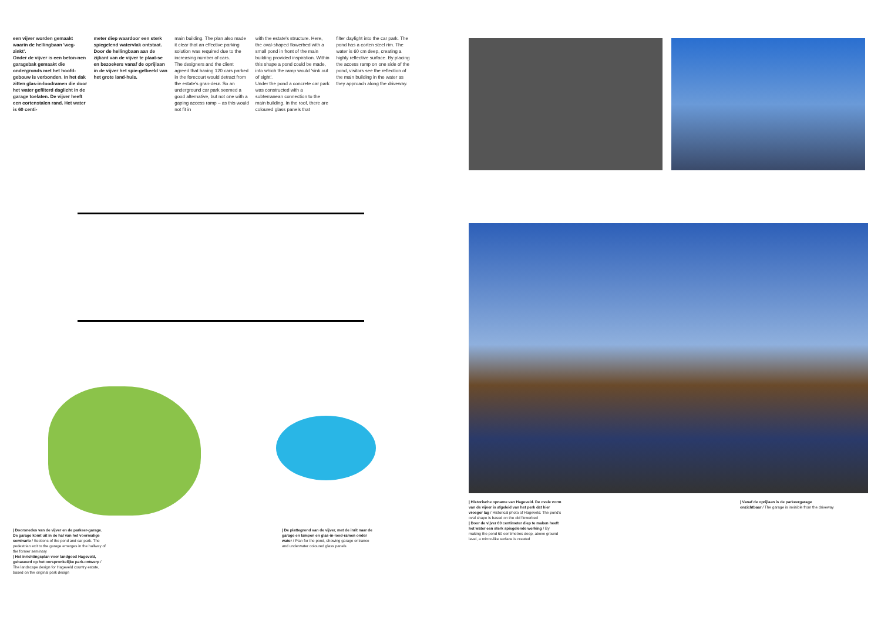een vijver worden gemaakt waarin de hellingbaan 'weg-zinkt'.
Onder de vijver is een beton-nen garagebak gemaakt die ondergronds met het hoofd-gebouw is verbonden. In het dak zitten glas-in-loodramen die door het water gefilterd daglicht in de garage toelaten. De vijver heeft een cortenstalen rand. Het water is 60 centi-
meter diep waardoor een sterk spiegelend watervlak ontstaat. Door de hellingbaan aan de zijkant van de vijver te plaat-se en bezoekers vanaf de oprijlaan in de vijver het spie-gelbeeld van het grote land-huis.
main building. The plan also made it clear that an effective parking solution was required due to the increasing number of cars.
The designers and the client agreed that having 120 cars parked in the forecourt would detract from the estate's gran-deur. So an underground car park seemed a good alternative, but not one with a gaping access ramp – as this would not fit in
with the estate's structure. Here, the oval-shaped flowerbed with a small pond in front of the main building provided inspiration. Within this shape a pond could be made, into which the ramp would 'sink out of sight'.
Under the pond a concrete car park was constructed with a subterranean connection to the main building. In the roof, there are coloured glass panels that
filter daylight into the car park. The pond has a corten steel rim. The water is 60 cm deep, creating a highly reflective surface. By placing the access ramp on one side of the pond, visitors see the reflection of the main building in the water as they approach along the driveway.
| Doorsnedes van de vijver en de parkeer-garage. De garage komt uit in de hal van het voormalige seminarie / Sections of the pond and car park. The pedestrian exit to the garage emerges in the hallway of the former seminary
| Het inrichtingsplan voor landgoed Hageveld, gebaseerd op het oorspronkelijke park-ontwerp / The landscape design for Hageveld country estate, based on the original park design
| De plattegrond van de vijver, met de inrit naar de garage en lampen en glas-in-lood-ramen onder water / Plan for the pond, showing garage entrance and underwater coloured glass panels
| Historische opname van Hageveld. De ovale vorm van de vijver is afgeleid van het perk dat hier vroeger lag / Historical photo of Hageveld. The pond's oval shape is based on the old flowerbed
| Door de vijver 60 centimeter diep te maken heeft het water een sterk spiegelende werking / By making the pond 60 centimetres deep, above ground level, a mirror-like surface is created
| Vanaf de oprijlaan is de parkeergarage onzichtbaar / The garage is invisible from the driveway